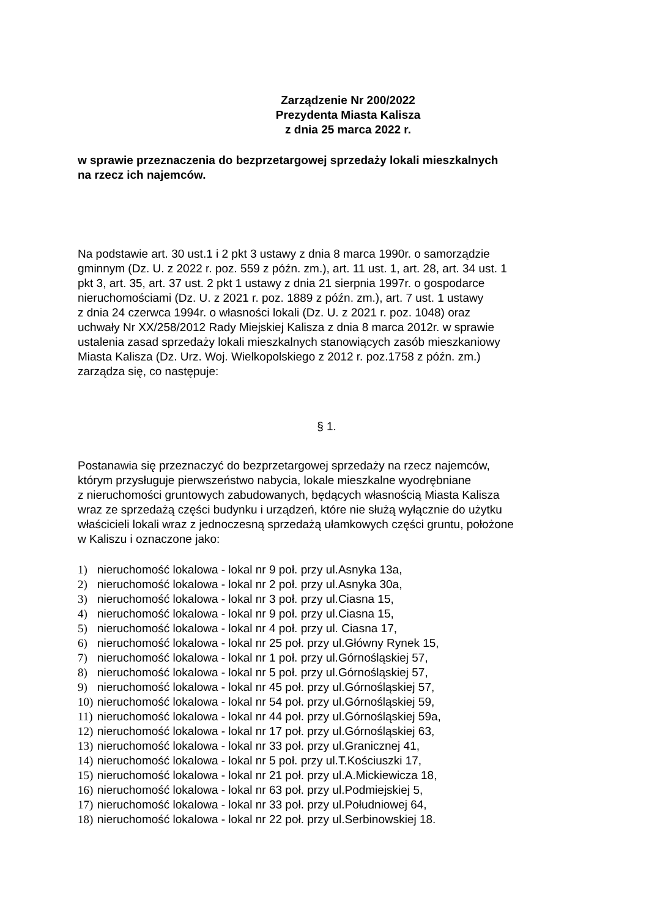Zarządzenie Nr 200/2022
Prezydenta Miasta Kalisza
z dnia 25 marca 2022 r.
w sprawie przeznaczenia do bezprzetargowej sprzedaży lokali mieszkalnych
na rzecz ich najemców.
Na podstawie art. 30 ust.1 i 2 pkt 3 ustawy z dnia 8 marca 1990r. o samorządzie
gminnym (Dz. U. z 2022 r. poz. 559 z późn. zm.), art. 11 ust. 1, art. 28, art. 34 ust. 1
pkt 3, art. 35, art. 37 ust. 2 pkt 1 ustawy z dnia 21 sierpnia 1997r. o gospodarce
nieruchomościami (Dz. U. z 2021 r. poz. 1889 z późn. zm.), art. 7 ust. 1 ustawy
z dnia 24 czerwca 1994r. o własności lokali (Dz. U. z 2021 r. poz. 1048) oraz
uchwały Nr XX/258/2012 Rady Miejskiej Kalisza z dnia 8 marca 2012r. w sprawie
ustalenia zasad sprzedaży lokali mieszkalnych stanowiących zasób mieszkaniowy
Miasta Kalisza (Dz. Urz. Woj. Wielkopolskiego z 2012 r. poz.1758 z późn. zm.)
zarządza się, co następuje:
§ 1.
Postanawia się przeznaczyć do bezprzetargowej sprzedaży na rzecz najemców,
którym przysługuje pierwszeństwo nabycia, lokale mieszkalne wyodrębniane
z nieruchomości gruntowych zabudowanych, będących własnością Miasta Kalisza
wraz ze sprzedażą części budynku i urządzeń, które nie służą wyłącznie do użytku
właścicieli lokali wraz z jednoczesną sprzedażą ułamkowych części gruntu, położone
w Kaliszu i oznaczone jako:
1) nieruchomość lokalowa - lokal nr 9 poł. przy ul.Asnyka 13a,
2) nieruchomość lokalowa - lokal nr 2 poł. przy ul.Asnyka 30a,
3) nieruchomość lokalowa - lokal nr 3 poł. przy ul.Ciasna 15,
4) nieruchomość lokalowa - lokal nr 9 poł. przy ul.Ciasna 15,
5) nieruchomość lokalowa - lokal nr 4 poł. przy ul. Ciasna 17,
6) nieruchomość lokalowa - lokal nr 25 poł. przy ul.Główny Rynek 15,
7) nieruchomość lokalowa - lokal nr 1 poł. przy ul.Górnośląskiej 57,
8) nieruchomość lokalowa - lokal nr 5 poł. przy ul.Górnośląskiej 57,
9) nieruchomość lokalowa - lokal nr 45 poł. przy ul.Górnośląskiej 57,
10) nieruchomość lokalowa - lokal nr 54 poł. przy ul.Górnośląskiej 59,
11) nieruchomość lokalowa - lokal nr 44 poł. przy ul.Górnośląskiej 59a,
12) nieruchomość lokalowa - lokal nr 17 poł. przy ul.Górnośląskiej 63,
13) nieruchomość lokalowa - lokal nr 33 poł. przy ul.Granicznej 41,
14) nieruchomość lokalowa - lokal nr 5 poł. przy ul.T.Kościuszki 17,
15) nieruchomość lokalowa - lokal nr 21 poł. przy ul.A.Mickiewicza 18,
16) nieruchomość lokalowa - lokal nr 63 poł. przy ul.Podmiejskiej 5,
17) nieruchomość lokalowa - lokal nr 33 poł. przy ul.Południowej 64,
18) nieruchomość lokalowa - lokal nr 22 poł. przy ul.Serbinowskiej 18.